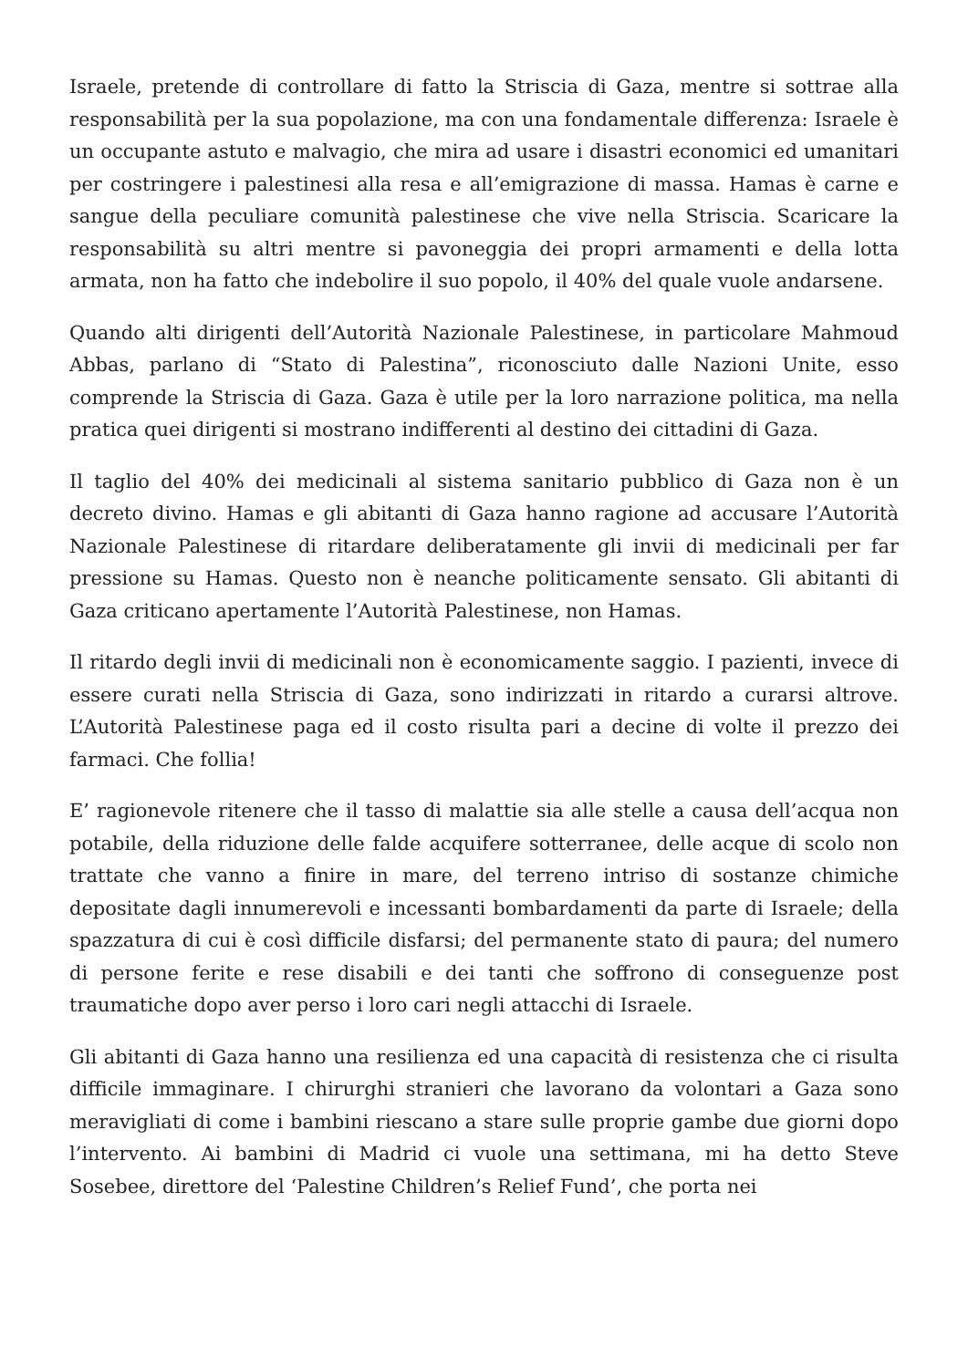Israele, pretende di controllare di fatto la Striscia di Gaza, mentre si sottrae alla responsabilità per la sua popolazione, ma con una fondamentale differenza: Israele è un occupante astuto e malvagio, che mira ad usare i disastri economici ed umanitari per costringere i palestinesi alla resa e all’emigrazione di massa. Hamas è carne e sangue della peculiare comunità palestinese che vive nella Striscia. Scaricare la responsabilità su altri mentre si pavoneggia dei propri armamenti e della lotta armata, non ha fatto che indebolire il suo popolo, il 40% del quale vuole andarsene.
Quando alti dirigenti dell’Autorità Nazionale Palestinese, in particolare Mahmoud Abbas, parlano di “Stato di Palestina”, riconosciuto dalle Nazioni Unite, esso comprende la Striscia di Gaza. Gaza è utile per la loro narrazione politica, ma nella pratica quei dirigenti si mostrano indifferenti al destino dei cittadini di Gaza.
Il taglio del 40% dei medicinali al sistema sanitario pubblico di Gaza non è un decreto divino. Hamas e gli abitanti di Gaza hanno ragione ad accusare l’Autorità Nazionale Palestinese di ritardare deliberatamente gli invii di medicinali per far pressione su Hamas. Questo non è neanche politicamente sensato. Gli abitanti di Gaza criticano apertamente l’Autorità Palestinese, non Hamas.
Il ritardo degli invii di medicinali non è economicamente saggio. I pazienti, invece di essere curati nella Striscia di Gaza, sono indirizzati in ritardo a curarsi altrove. L’Autorità Palestinese paga ed il costo risulta pari a decine di volte il prezzo dei farmaci. Che follia!
E’ ragionevole ritenere che il tasso di malattie sia alle stelle a causa dell’acqua non potabile, della riduzione delle falde acquifere sotterranee, delle acque di scolo non trattate che vanno a finire in mare, del terreno intriso di sostanze chimiche depositate dagli innumerevoli e incessanti bombardamenti da parte di Israele; della spazzatura di cui è così difficile disfarsi; del permanente stato di paura; del numero di persone ferite e rese disabili e dei tanti che soffrono di conseguenze post traumatiche dopo aver perso i loro cari negli attacchi di Israele.
Gli abitanti di Gaza hanno una resilienza ed una capacità di resistenza che ci risulta difficile immaginare. I chirurghi stranieri che lavorano da volontari a Gaza sono meravigliati di come i bambini riescano a stare sulle proprie gambe due giorni dopo l’intervento. Ai bambini di Madrid ci vuole una settimana, mi ha detto Steve Sosebee, direttore del ‘Palestine Children’s Relief Fund’, che porta nei